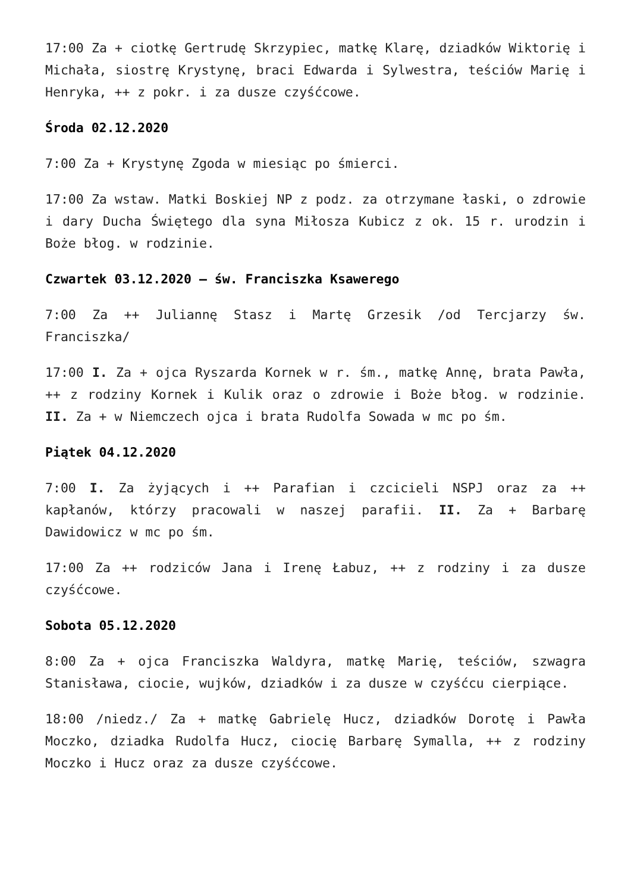17:00 Za + ciotkę Gertrudę Skrzypiec, matkę Klarę, dziadków Wiktorię i Michała, siostrę Krystynę, braci Edwarda i Sylwestra, teściów Marię i Henryka, ++ z pokr. i za dusze czyśćcowe.
Środa 02.12.2020
7:00 Za + Krystynę Zgoda w miesiąc po śmierci.
17:00 Za wstaw. Matki Boskiej NP z podz. za otrzymane łaski, o zdrowie i dary Ducha Świętego dla syna Miłosza Kubicz z ok. 15 r. urodzin i Boże błog. w rodzinie.
Czwartek 03.12.2020 – św. Franciszka Ksawerego
7:00 Za ++ Juliannę Stasz i Martę Grzesik /od Tercjarzy św. Franciszka/
17:00 I. Za + ojca Ryszarda Kornek w r. śm., matkę Annę, brata Pawła, ++ z rodziny Kornek i Kulik oraz o zdrowie i Boże błog. w rodzinie. II. Za + w Niemczech ojca i brata Rudolfa Sowada w mc po śm.
Piątek 04.12.2020
7:00 I. Za żyjących i ++ Parafian i czcicieli NSPJ oraz za ++ kapłanów, którzy pracowali w naszej parafii. II. Za + Barbarę Dawidowicz w mc po śm.
17:00 Za ++ rodziców Jana i Irenę Łabuz, ++ z rodziny i za dusze czyśćcowe.
Sobota 05.12.2020
8:00 Za + ojca Franciszka Waldyra, matkę Marię, teściów, szwagra Stanisława, ciocie, wujków, dziadków i za dusze w czyśćcu cierpiące.
18:00 /niedz./ Za + matkę Gabrielę Hucz, dziadków Dorotę i Pawła Moczko, dziadka Rudolfa Hucz, ciocię Barbarę Symalla, ++ z rodziny Moczko i Hucz oraz za dusze czyśćcowe.